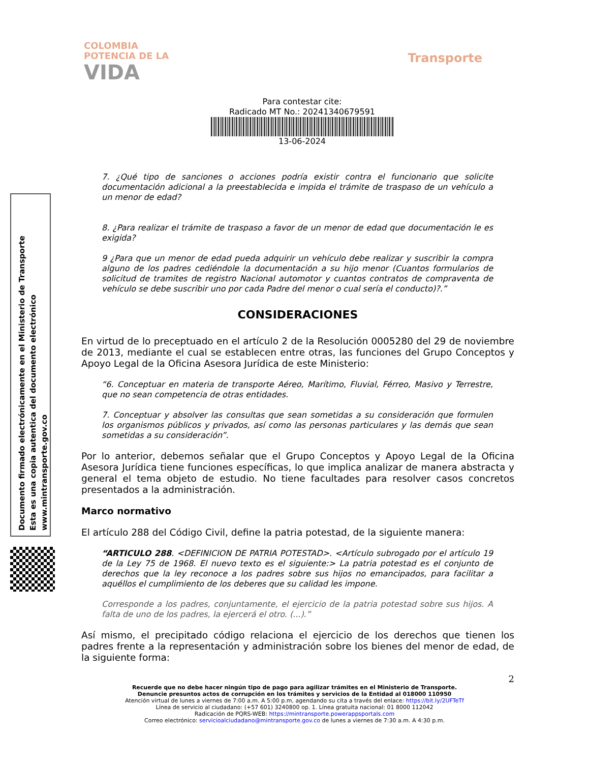COLOMBIA
POTENCIA DE LA
VIDA
Transporte
Para contestar cite:
Radicado MT No.: 20241340679591
13-06-2024
Documento firmado electrónicamente en el Ministerio de Transporte
Esta es una copia autentica del documento electrónico
www.mintransporte.gov.co
7. ¿Qué tipo de sanciones o acciones podría existir contra el funcionario que solicite documentación adicional a la preestablecida e impida el trámite de traspaso de un vehículo a un menor de edad?
8. ¿Para realizar el trámite de traspaso a favor de un menor de edad que documentación le es exigida?
9 ¿Para que un menor de edad pueda adquirir un vehículo debe realizar y suscribir la compra alguno de los padres cediéndole la documentación a su hijo menor (Cuantos formularios de solicitud de tramites de registro Nacional automotor y cuantos contratos de compraventa de vehículo se debe suscribir uno por cada Padre del menor o cual sería el conducto)?.”
CONSIDERACIONES
En virtud de lo preceptuado en el artículo 2 de la Resolución 0005280 del 29 de noviembre de 2013, mediante el cual se establecen entre otras, las funciones del Grupo Conceptos y Apoyo Legal de la Oficina Asesora Jurídica de este Ministerio:
“6. Conceptuar en materia de transporte Aéreo, Marítimo, Fluvial, Férreo, Masivo y Terrestre, que no sean competencia de otras entidades.
7. Conceptuar y absolver las consultas que sean sometidas a su consideración que formulen los organismos públicos y privados, así como las personas particulares y las demás que sean sometidas a su consideración”.
Por lo anterior, debemos señalar que el Grupo Conceptos y Apoyo Legal de la Oficina Asesora Jurídica tiene funciones específicas, lo que implica analizar de manera abstracta y general el tema objeto de estudio. No tiene facultades para resolver casos concretos presentados a la administración.
Marco normativo
El artículo 288 del Código Civil, define la patria potestad, de la siguiente manera:
“ARTICULO 288. <DEFINICION DE PATRIA POTESTAD>. <Artículo subrogado por el artículo 19 de la Ley 75 de 1968. El nuevo texto es el siguiente:> La patria potestad es el conjunto de derechos que la ley reconoce a los padres sobre sus hijos no emancipados, para facilitar a aquéllos el cumplimiento de los deberes que su calidad les impone.
Corresponde a los padres, conjuntamente, el ejercicio de la patria potestad sobre sus hijos. A falta de uno de los padres, la ejercerá el otro. (...).”
Así mismo, el precipitado código relaciona el ejercicio de los derechos que tienen los padres frente a la representación y administración sobre los bienes del menor de edad, de la siguiente forma:
2
Recuerde que no debe hacer ningún tipo de pago para agilizar trámites en el Ministerio de Transporte.
Denuncie presuntos actos de corrupción en los trámites y servicios de la Entidad al 018000 110950
Atención virtual de lunes a viernes de 7:00 a.m. A 5:00 p.m, agendando su cita a través del enlace: https://bit.ly/2UFTeTf
Línea de servicio al ciudadano: (+57 601) 3240800 op. 1. Línea gratuita nacional: 01 8000 112042
Radicación de PQRS-WEB: https://mintransporte.powerappsportals.com
Correo electrónico: servicioalciudadano@mintransporte.gov.co de lunes a viernes de 7:30 a.m. A 4:30 p.m.